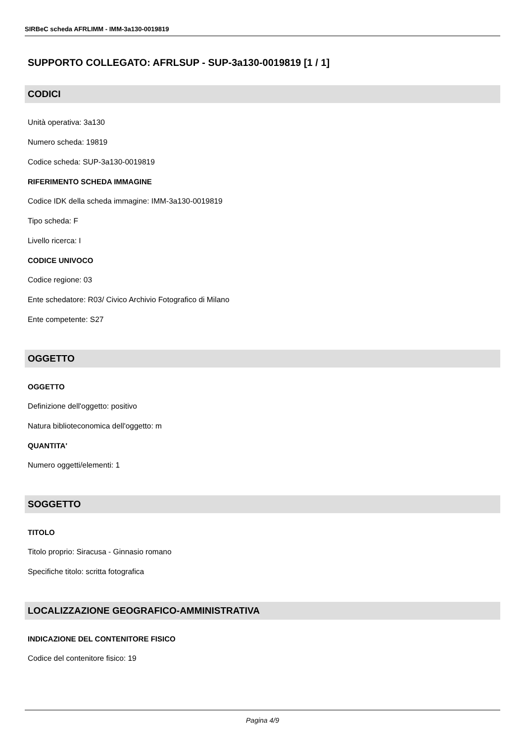SIRBeC scheda AFRLIMM - IMM-3a130-0019819
SUPPORTO COLLEGATO: AFRLSUP - SUP-3a130-0019819 [1 / 1]
CODICI
Unità operativa: 3a130
Numero scheda: 19819
Codice scheda: SUP-3a130-0019819
RIFERIMENTO SCHEDA IMMAGINE
Codice IDK della scheda immagine: IMM-3a130-0019819
Tipo scheda: F
Livello ricerca: I
CODICE UNIVOCO
Codice regione: 03
Ente schedatore: R03/ Civico Archivio Fotografico di Milano
Ente competente: S27
OGGETTO
OGGETTO
Definizione dell'oggetto: positivo
Natura biblioteconomica dell'oggetto: m
QUANTITA'
Numero oggetti/elementi: 1
SOGGETTO
TITOLO
Titolo proprio: Siracusa - Ginnasio romano
Specifiche titolo: scritta fotografica
LOCALIZZAZIONE GEOGRAFICO-AMMINISTRATIVA
INDICAZIONE DEL CONTENITORE FISICO
Codice del contenitore fisico: 19
Pagina 4/9